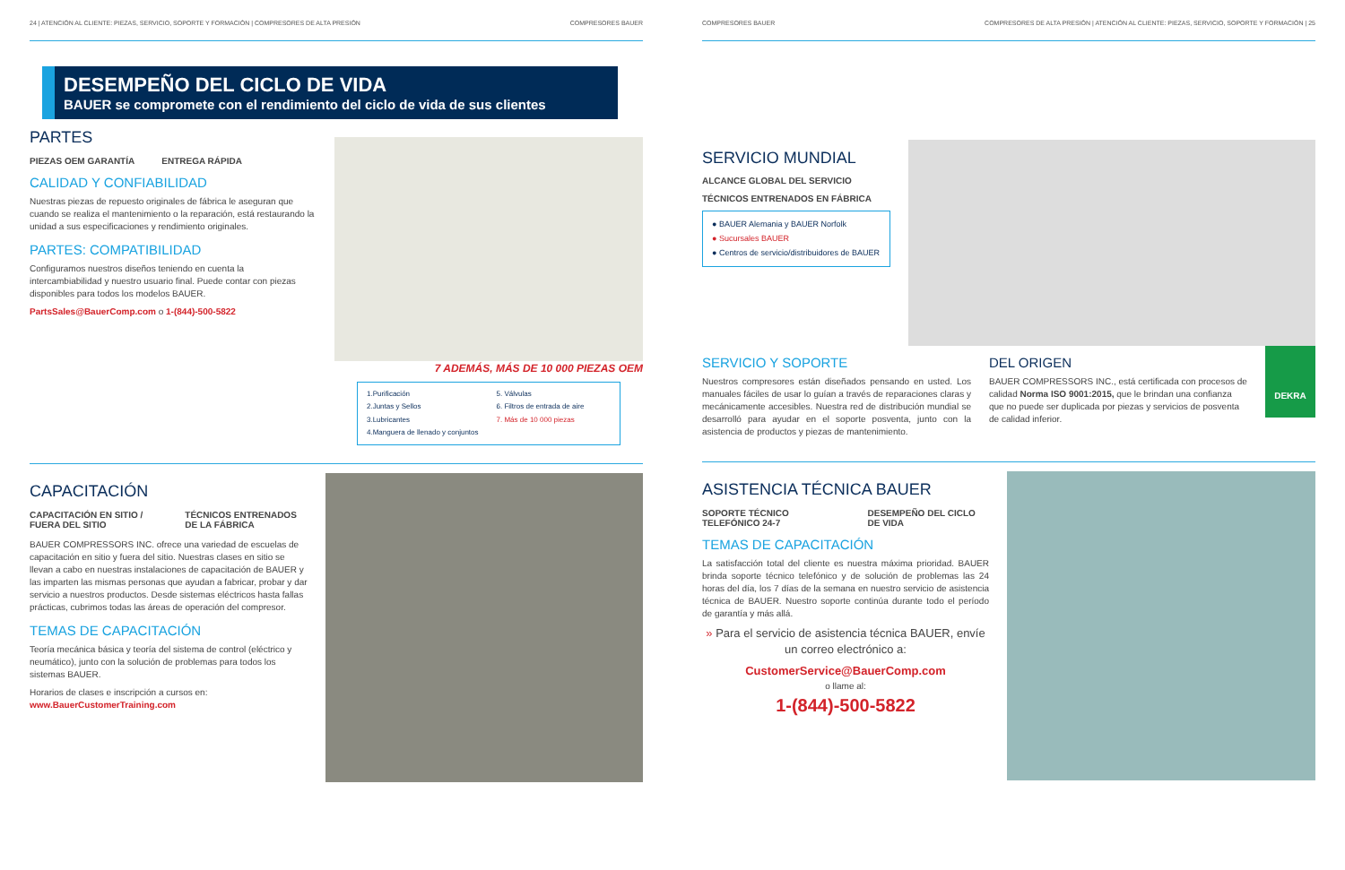24 | ATENCIÓN AL CLIENTE: PIEZAS, SERVICIO, SOPORTE Y FORMACIÓN | COMPRESORES DE ALTA PRESIÓN COMPRESORES BAUER
DESEMPEÑO DEL CICLO DE VIDA
BAUER se compromete con el rendimiento del ciclo de vida de sus clientes
PARTES
PIEZAS OEM GARANTÍA ENTREGA RÁPIDA
CALIDAD Y CONFIABILIDAD
Nuestras piezas de repuesto originales de fábrica le aseguran que cuando se realiza el mantenimiento o la reparación, está restaurando la unidad a sus especificaciones y rendimiento originales.
PARTES: COMPATIBILIDAD
Configuramos nuestros diseños teniendo en cuenta la intercambiabilidad y nuestro usuario final. Puede contar con piezas disponibles para todos los modelos BAUER.
PartsSales@BauerComp.com o 1-(844)-500-5822
7 ADEMÁS, MÁS DE 10 000 PIEZAS OEM
1.Purificación
2.Juntas y Sellos
3.Lubricantes
4.Manguera de llenado y conjuntos
5. Válvulas
6. Filtros de entrada de aire
7. Más de 10 000 piezas
CAPACITACIÓN
CAPACITACIÓN EN SITIO / FUERA DEL SITIO TÉCNICOS ENTRENADOS DE LA FÁBRICA
BAUER COMPRESSORS INC. ofrece una variedad de escuelas de capacitación en sitio y fuera del sitio. Nuestras clases en sitio se llevan a cabo en nuestras instalaciones de capacitación de BAUER y las imparten las mismas personas que ayudan a fabricar, probar y dar servicio a nuestros productos. Desde sistemas eléctricos hasta fallas prácticas, cubrimos todas las áreas de operación del compresor.
TEMAS DE CAPACITACIÓN
Teoría mecánica básica y teoría del sistema de control (eléctrico y neumático), junto con la solución de problemas para todos los sistemas BAUER.
Horarios de clases e inscripción a cursos en:
www.BauerCustomerTraining.com
COMPRESORES BAUER COMPRESORES DE ALTA PRESIÓN | ATENCIÓN AL CLIENTE: PIEZAS, SERVICIO, SOPORTE Y FORMACIÓN | 25
SERVICIO MUNDIAL
ALCANCE GLOBAL DEL SERVICIO
TÉCNICOS ENTRENADOS EN FÁBRICA
● BAUER Alemania y BAUER Norfolk
● Sucursales BAUER
● Centros de servicio/distribuidores de BAUER
SERVICIO Y SOPORTE
Nuestros compresores están diseñados pensando en usted. Los manuales fáciles de usar lo guían a través de reparaciones claras y mecánicamente accesibles. Nuestra red de distribución mundial se desarrolló para ayudar en el soporte posventa, junto con la asistencia de productos y piezas de mantenimiento.
DEL ORIGEN
BAUER COMPRESSORS INC., está certificada con procesos de calidad Norma ISO 9001:2015, que le brindan una confianza que no puede ser duplicada por piezas y servicios de posventa de calidad inferior.
DEKRA
ASISTENCIA TÉCNICA BAUER
SOPORTE TÉCNICO TELEFÓNICO 24-7 DESEMPEÑO DEL CICLO DE VIDA
TEMAS DE CAPACITACIÓN
La satisfacción total del cliente es nuestra máxima prioridad. BAUER brinda soporte técnico telefónico y de solución de problemas las 24 horas del día, los 7 días de la semana en nuestro servicio de asistencia técnica de BAUER. Nuestro soporte continúa durante todo el período de garantía y más allá.
» Para el servicio de asistencia técnica BAUER, envíe un correo electrónico a:
CustomerService@BauerComp.com
o llame al:
1-(844)-500-5822